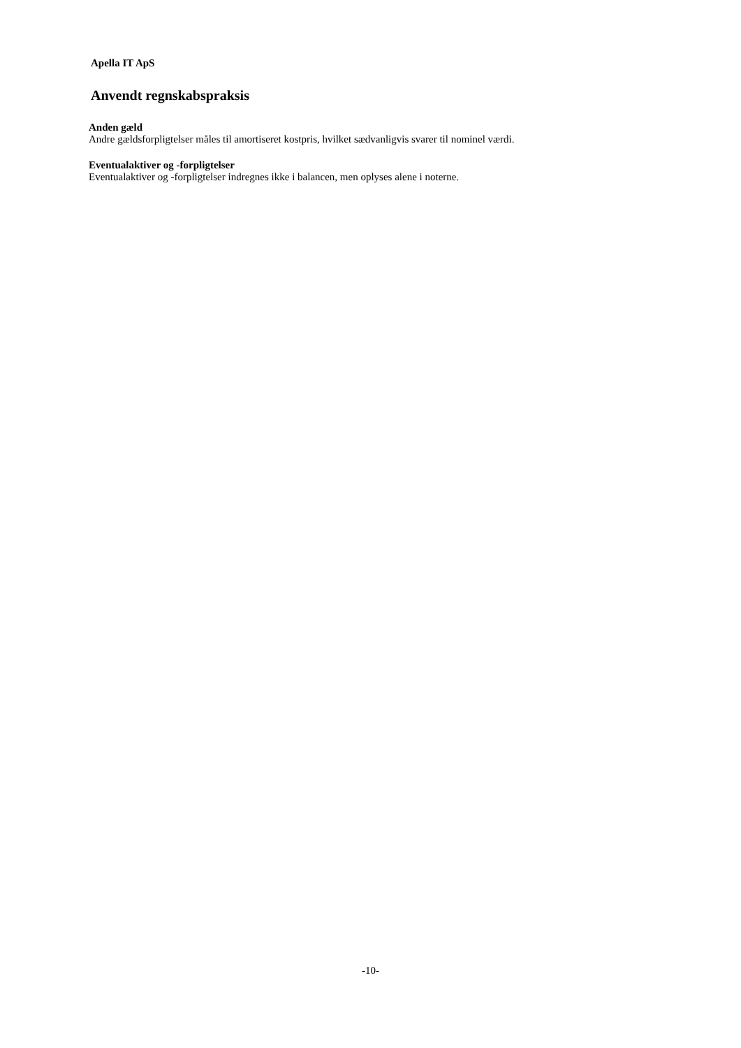Apella IT ApS
Anvendt regnskabspraksis
Anden gæld
Andre gældsforpligtelser måles til amortiseret kostpris, hvilket sædvanligvis svarer til nominel værdi.
Eventualaktiver og -forpligtelser
Eventualaktiver og -forpligtelser indregnes ikke i balancen, men oplyses alene i noterne.
-10-